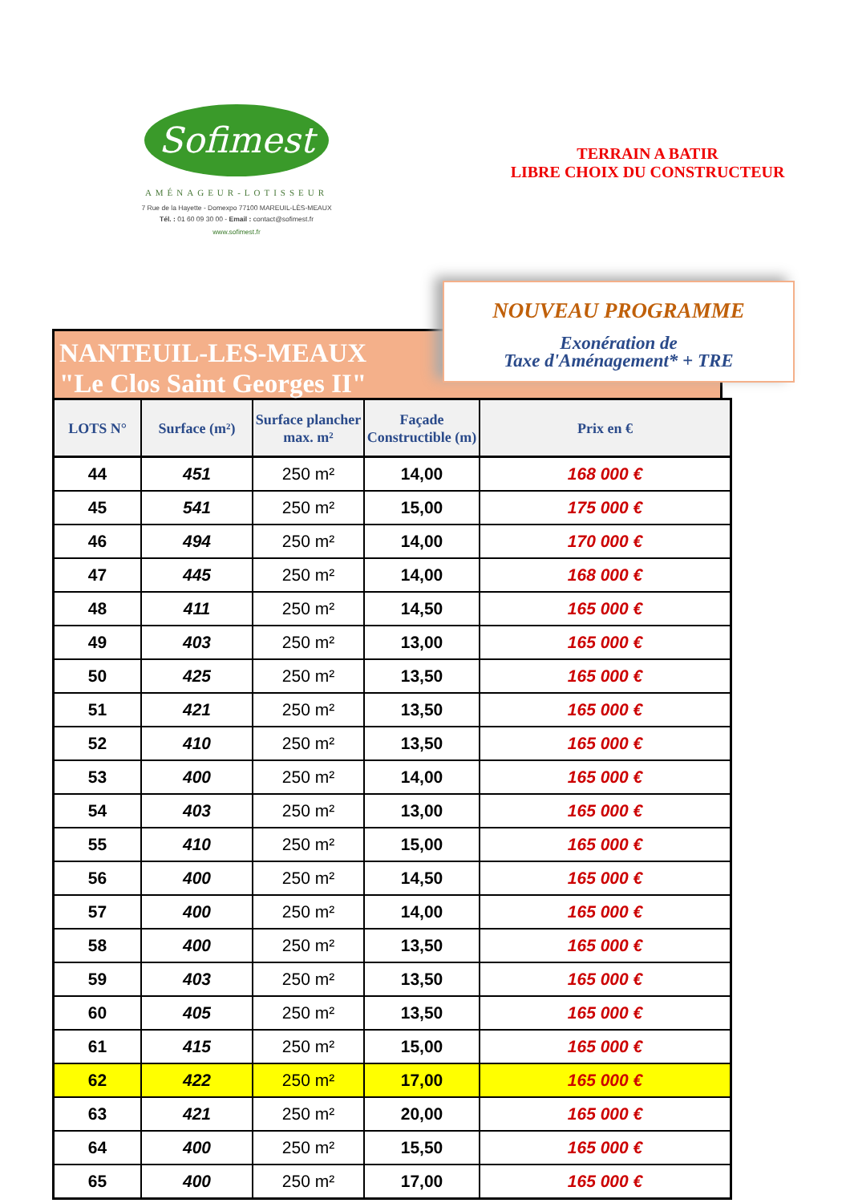Sofimest
AMÉNAGEUR-LOTISSEUR
7 Rue de la Hayette - Domexpo 77100 MAREUIL-LÈS-MEAUX
Tél. : 01 60 09 30 00 - Email : contact@sofimest.fr
www.sofimest.fr
TERRAIN A BATIR
LIBRE CHOIX DU CONSTRUCTEUR
NANTEUIL-LES-MEAUX
"Le Clos Saint Georges II"
NOUVEAU PROGRAMME
Exonération de
Taxe d'Aménagement* + TRE
| LOTS N° | Surface (m²) | Surface plancher max. m² | Façade Constructible (m) | Prix en € |
| --- | --- | --- | --- | --- |
| 44 | 451 | 250 m² | 14,00 | 168 000 € |
| 45 | 541 | 250 m² | 15,00 | 175 000 € |
| 46 | 494 | 250 m² | 14,00 | 170 000 € |
| 47 | 445 | 250 m² | 14,00 | 168 000 € |
| 48 | 411 | 250 m² | 14,50 | 165 000 € |
| 49 | 403 | 250 m² | 13,00 | 165 000 € |
| 50 | 425 | 250 m² | 13,50 | 165 000 € |
| 51 | 421 | 250 m² | 13,50 | 165 000 € |
| 52 | 410 | 250 m² | 13,50 | 165 000 € |
| 53 | 400 | 250 m² | 14,00 | 165 000 € |
| 54 | 403 | 250 m² | 13,00 | 165 000 € |
| 55 | 410 | 250 m² | 15,00 | 165 000 € |
| 56 | 400 | 250 m² | 14,50 | 165 000 € |
| 57 | 400 | 250 m² | 14,00 | 165 000 € |
| 58 | 400 | 250 m² | 13,50 | 165 000 € |
| 59 | 403 | 250 m² | 13,50 | 165 000 € |
| 60 | 405 | 250 m² | 13,50 | 165 000 € |
| 61 | 415 | 250 m² | 15,00 | 165 000 € |
| 62 | 422 | 250 m² | 17,00 | 165 000 € |
| 63 | 421 | 250 m² | 20,00 | 165 000 € |
| 64 | 400 | 250 m² | 15,50 | 165 000 € |
| 65 | 400 | 250 m² | 17,00 | 165 000 € |